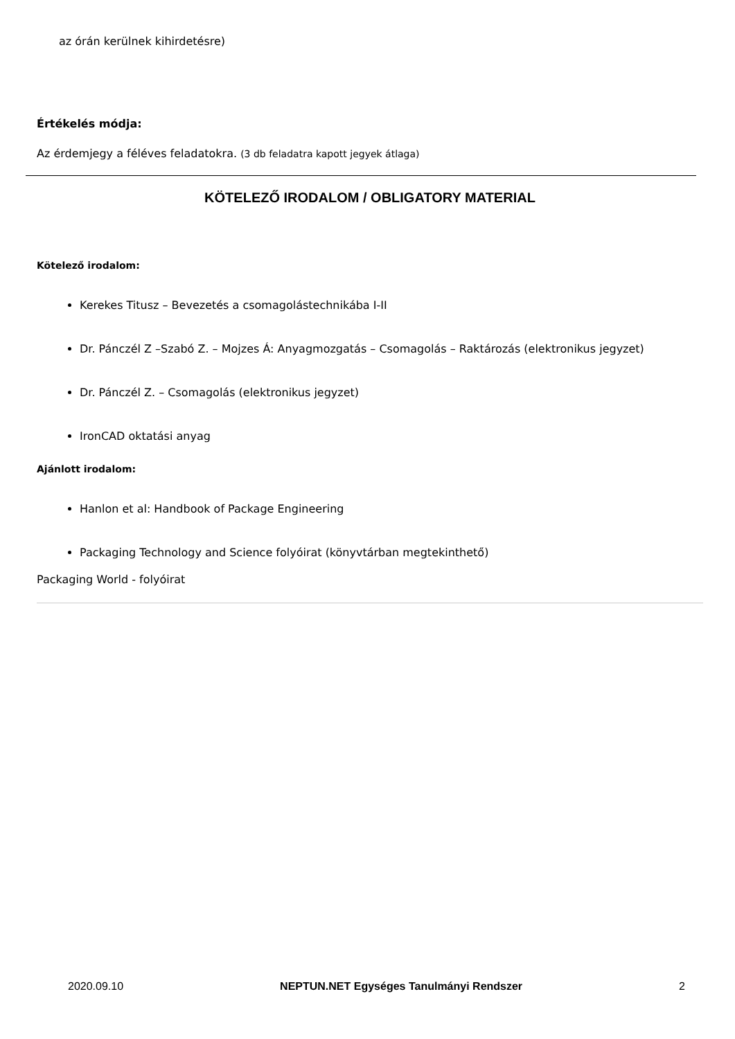az órán kerülnek kihirdetésre)
Értékelés módja:
Az érdemjegy a féléves feladatokra. (3 db feladatra kapott jegyek átlaga)
KÖTELEZŐ IRODALOM / OBLIGATORY MATERIAL
Kötelező irodalom:
Kerekes Titusz – Bevezetés a csomagolástechnikába I-II
Dr. Pánczél Z –Szabó Z. – Mojzes Á: Anyagmozgatás – Csomagolás – Raktározás (elektronikus jegyzet)
Dr. Pánczél Z. – Csomagolás (elektronikus jegyzet)
IronCAD oktatási anyag
Ajánlott irodalom:
Hanlon et al: Handbook of Package Engineering
Packaging Technology and Science folyóirat (könyvtárban megtekinthető)
Packaging World - folyóirat
2020.09.10 NEPTUN.NET Egységes Tanulmányi Rendszer 2